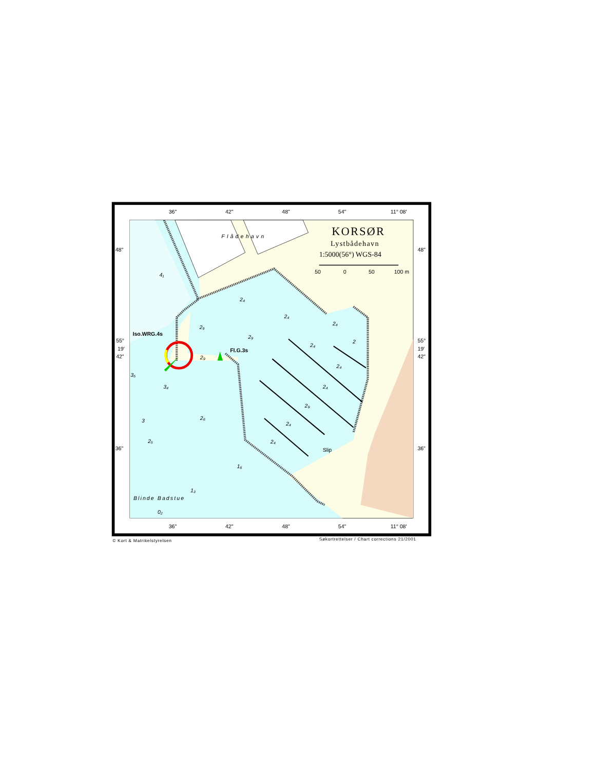36"
42"
48"
54"
11° 08′
KORSØR
Lystbådehavn
1:5000(56°) WGS-84
50
0
50
100 m
Flådehavn
48"
48"
4₁
2₄
2₄
2₄
2₉
2₉
Iso.WRG.4s
55°
19′
42"
55°
19′
42"
Fl.G.3s
2₄
2
2₉
2₄
3₅
3₄
2₄
2₉
3
2₆
2₄
2₅
2₄
36"
36"
Slip
1₆
1₃
Blinde Badstue
0₂
36"
42"
48"
54"
11° 08′
© Kort & Matrikelstyrelsen
Søkortrettelser / Chart corrections 21/2001